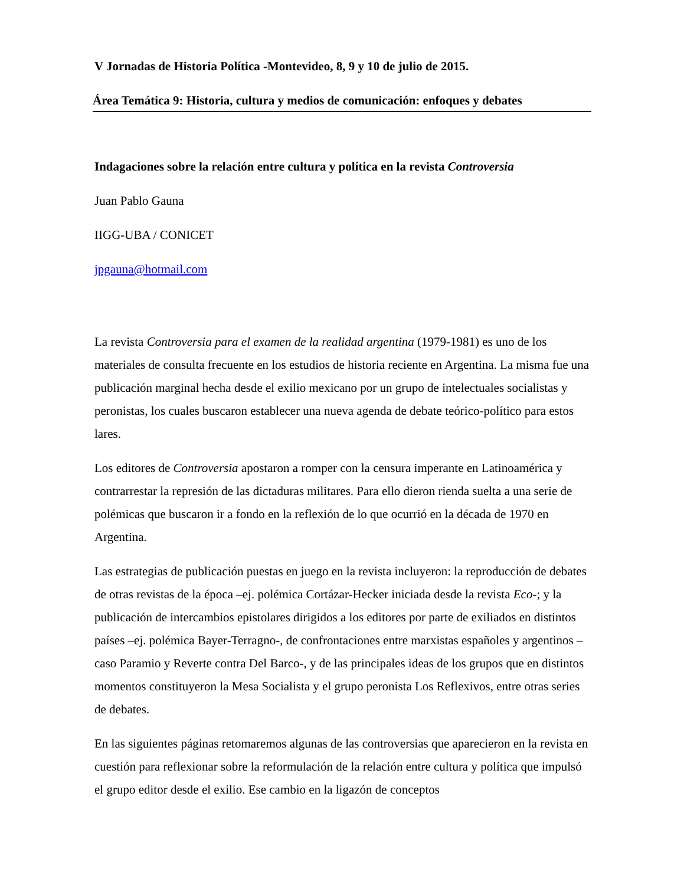V Jornadas de Historia Política -Montevideo, 8, 9 y 10 de julio de 2015.
Área Temática 9: Historia, cultura y medios de comunicación: enfoques y debates
Indagaciones sobre la relación entre cultura y política en la revista Controversia
Juan Pablo Gauna
IIGG-UBA / CONICET
jpgauna@hotmail.com
La revista Controversia para el examen de la realidad argentina (1979-1981) es uno de los materiales de consulta frecuente en los estudios de historia reciente en Argentina. La misma fue una publicación marginal hecha desde el exilio mexicano por un grupo de intelectuales socialistas y peronistas, los cuales buscaron establecer una nueva agenda de debate teórico-político para estos lares.
Los editores de Controversia apostaron a romper con la censura imperante en Latinoamérica y contrarrestar la represión de las dictaduras militares. Para ello dieron rienda suelta a una serie de polémicas que buscaron ir a fondo en la reflexión de lo que ocurrió en la década de 1970 en Argentina.
Las estrategias de publicación puestas en juego en la revista incluyeron: la reproducción de debates de otras revistas de la época –ej. polémica Cortázar-Hecker iniciada desde la revista Eco-; y la publicación de intercambios epistolares dirigidos a los editores por parte de exiliados en distintos países –ej. polémica Bayer-Terragno-, de confrontaciones entre marxistas españoles y argentinos –caso Paramio y Reverte contra Del Barco-, y de las principales ideas de los grupos que en distintos momentos constituyeron la Mesa Socialista y el grupo peronista Los Reflexivos, entre otras series de debates.
En las siguientes páginas retomaremos algunas de las controversias que aparecieron en la revista en cuestión para reflexionar sobre la reformulación de la relación entre cultura y política que impulsó el grupo editor desde el exilio. Ese cambio en la ligazón de conceptos